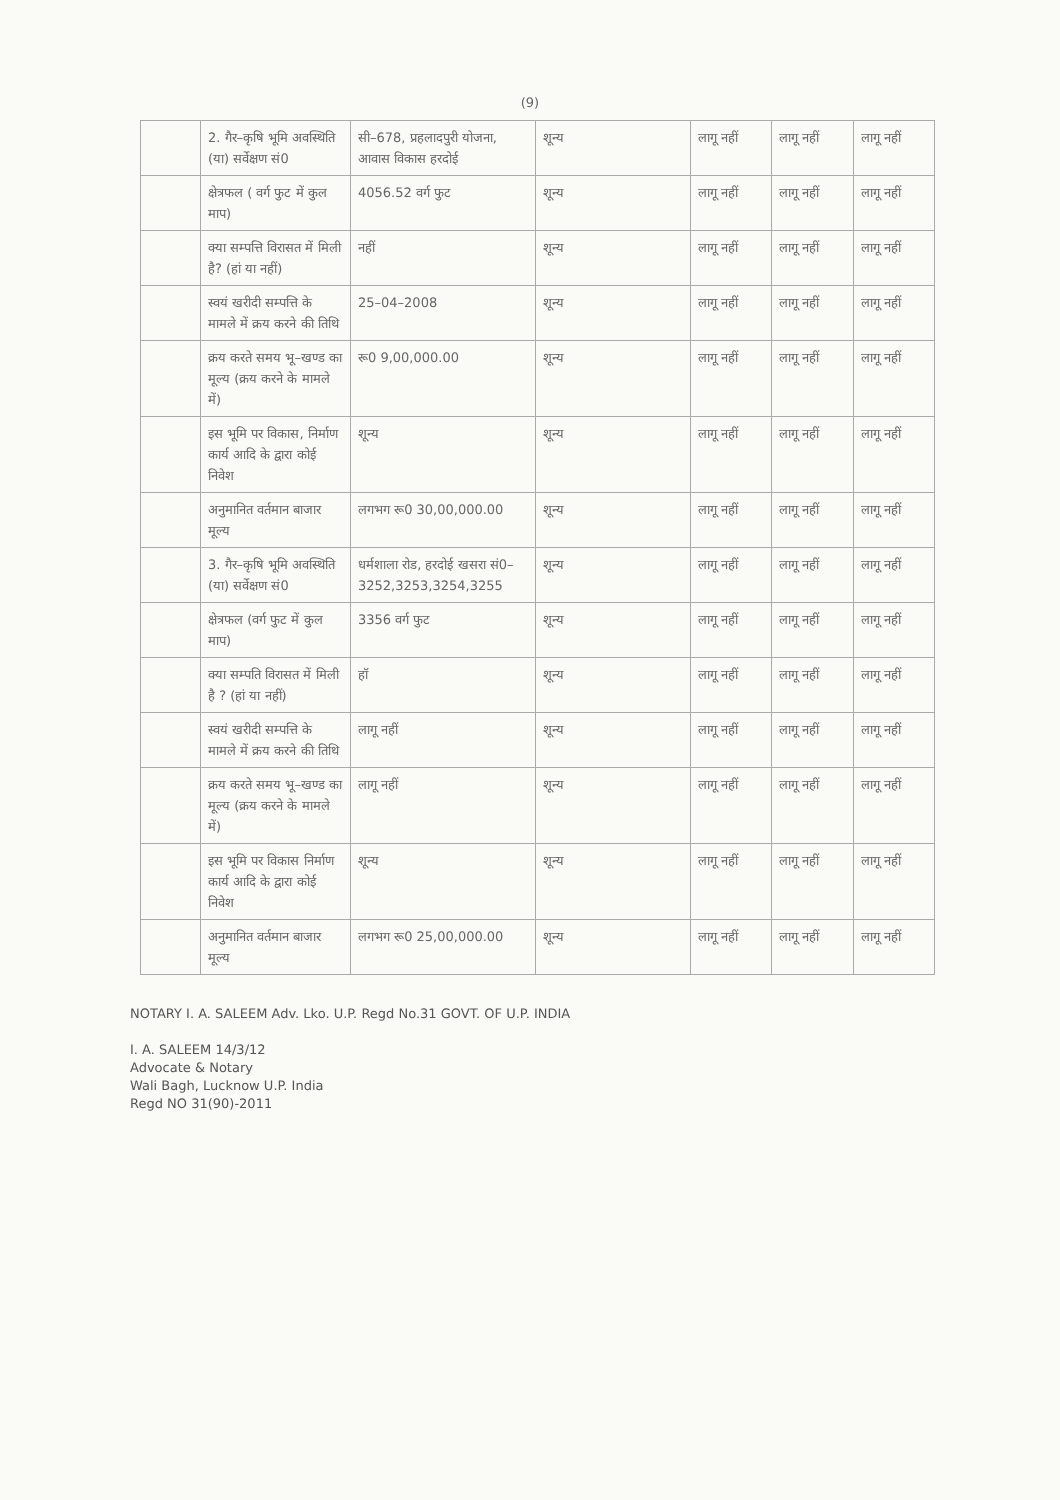(9)
| | 2. गैर–कृषि भूमि अवस्थिति (या) सर्वेक्षण सं0 | सी–678, प्रहलादपुरी योजना, आवास विकास हरदोई | शून्य | लागू नहीं | लागू नहीं | लागू नहीं |
| | क्षेत्रफल ( वर्ग फुट में कुल माप) | 4056.52 वर्ग फुट | शून्य | लागू नहीं | लागू नहीं | लागू नहीं |
| | क्या सम्पत्ति विरासत में मिली है? (हां या नहीं) | नहीं | शून्य | लागू नहीं | लागू नहीं | लागू नहीं |
| | स्वयं खरीदी सम्पत्ति के मामले में क्रय करने की तिथि | 25–04–2008 | शून्य | लागू नहीं | लागू नहीं | लागू नहीं |
| | क्रय करते समय भू–खण्ड का मूल्य (क्रय करने के मामले में) | रू0 9,00,000.00 | शून्य | लागू नहीं | लागू नहीं | लागू नहीं |
| | इस भूमि पर विकास, निर्माण कार्य आदि के द्वारा कोई निवेश | शून्य | शून्य | लागू नहीं | लागू नहीं | लागू नहीं |
| | अनुमानित वर्तमान बाजार मूल्य | लगभग रू0 30,00,000.00 | शून्य | लागू नहीं | लागू नहीं | लागू नहीं |
| | 3. गैर–कृषि भूमि अवस्थिति (या) सर्वेक्षण सं0 | धर्मशाला रोड, हरदोई खसरा सं0– 3252,3253,3254,3255 | शून्य | लागू नहीं | लागू नहीं | लागू नहीं |
| | क्षेत्रफल (वर्ग फुट में कुल माप) | 3356 वर्ग फुट | शून्य | लागू नहीं | लागू नहीं | लागू नहीं |
| | क्या सम्पति विरासत में मिली है ? (हां या नहीं) | हॉ | शून्य | लागू नहीं | लागू नहीं | लागू नहीं |
| | स्वयं खरीदी सम्पत्ति के मामले में क्रय करने की तिथि | लागू नहीं | शून्य | लागू नहीं | लागू नहीं | लागू नहीं |
| | क्रय करते समय भू–खण्ड का मूल्य (क्रय करने के मामले में) | लागू नहीं | शून्य | लागू नहीं | लागू नहीं | लागू नहीं |
| | इस भूमि पर विकास निर्माण कार्य आदि के द्वारा कोई निवेश | शून्य | शून्य | लागू नहीं | लागू नहीं | लागू नहीं |
| | अनुमानित वर्तमान बाजार मूल्य | लगभग रू0 25,00,000.00 | शून्य | लागू नहीं | लागू नहीं | लागू नहीं |
NOTARY I. A. SALEEM Adv. Lko. U.P. Regd No.31 GOVT. OF U.P. INDIA
I. A. SALEEM 14/3/12
Advocate & Notary
Wali Bagh, Lucknow U.P. India
Regd NO 31(90)-2011